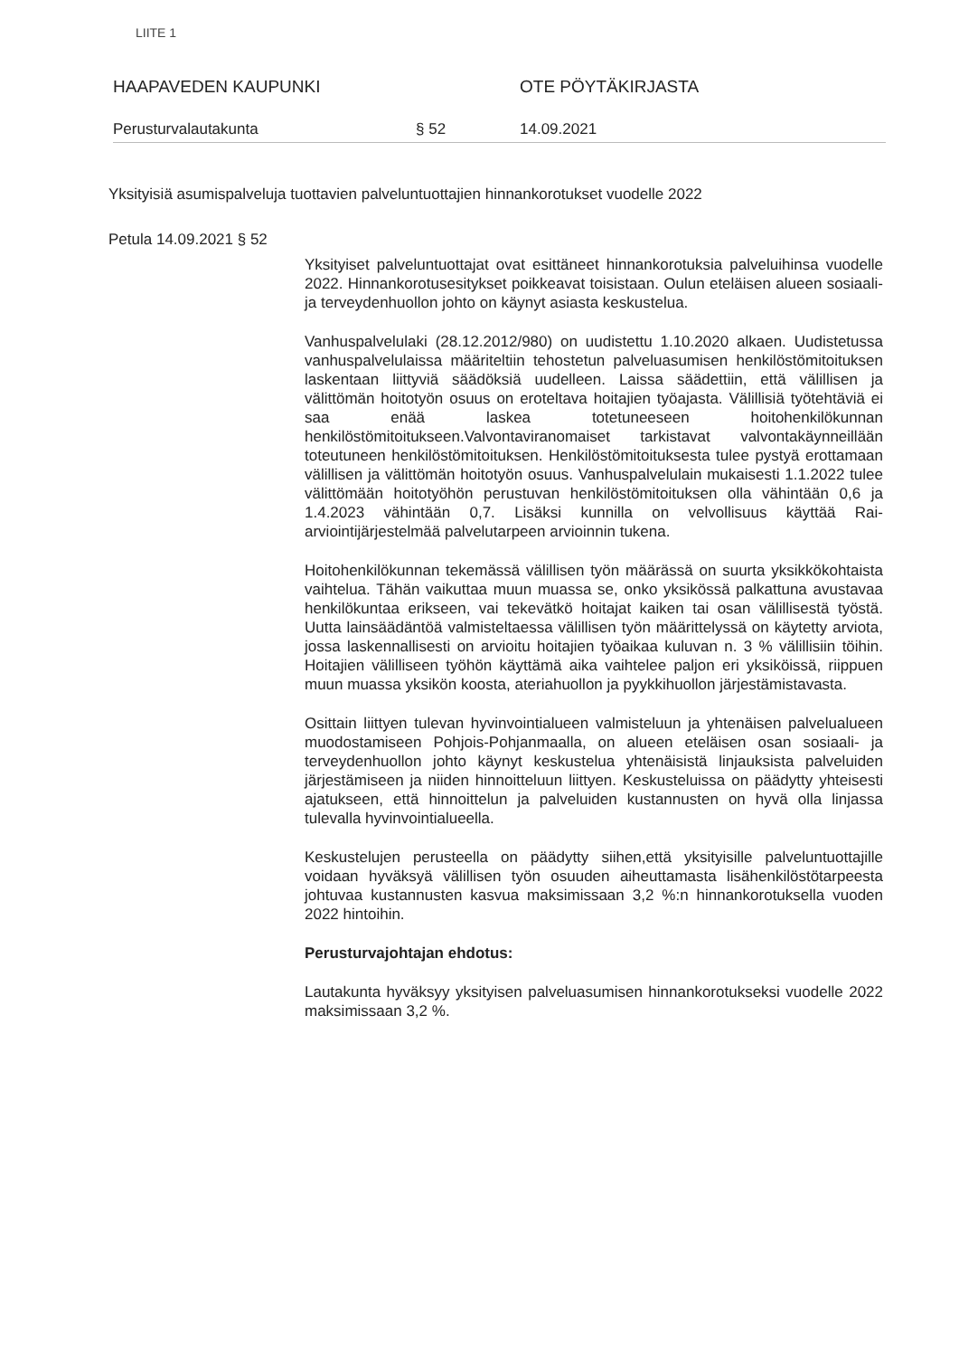LIITE 1
HAAPAVEDEN KAUPUNKI OTE PÖYTÄKIRJASTA
Perusturvalautakunta § 52 14.09.2021
Yksityisiä asumispalveluja tuottavien palveluntuottajien hinnankorotukset vuodelle 2022
Petula 14.09.2021 § 52
Yksityiset palveluntuottajat ovat esittäneet hinnankorotuksia palveluihinsa vuodelle 2022. Hinnankorotusesitykset poikkeavat toisistaan. Oulun eteläisen alueen sosiaali- ja terveydenhuollon johto on käynyt asiasta keskustelua.
Vanhuspalvelulaki (28.12.2012/980) on uudistettu 1.10.2020 alkaen. Uudistetussa vanhuspalvelulaissa määriteltiin tehostetun palveluasumisen henkilöstömitoituksen laskentaan liittyviä säädöksiä uudelleen. Laissa säädettiin, että välillisen ja välittömän hoitotyön osuus on eroteltava hoitajien työajasta. Välillisiä työtehtäviä ei saa enää laskea totetuneeseen hoitohenkilökunnan henkilöstömitoitukseen.Valvontaviranomaiset tarkistavat valvontakäynneillään toteutuneen henkilöstömitoituksen. Henkilöstömitoituksesta tulee pystyä erottamaan välillisen ja välittömän hoitotyön osuus. Vanhuspalvelulain mukaisesti 1.1.2022 tulee välittömään hoitotyöhön perustuvan henkilöstömitoituksen olla vähintään 0,6 ja 1.4.2023 vähintään 0,7. Lisäksi kunnilla on velvollisuus käyttää Rai-arviointijärjestelmää palvelutarpeen arvioinnin tukena.
Hoitohenkilökunnan tekemässä välillisen työn määrässä on suurta yksikkökohtaista vaihtelua. Tähän vaikuttaa muun muassa se, onko yksikössä palkattuna avustavaa henkilökuntaa erikseen, vai tekevätkö hoitajat kaiken tai osan välillisestä työstä. Uutta lainsäädäntöä valmisteltaessa välillisen työn määrittelyssä on käytetty arviota, jossa laskennallisesti on arvioitu hoitajien työaikaa kuluvan n. 3 % välillisiin töihin. Hoitajien välilliseen työhön käyttämä aika vaihtelee paljon eri yksiköissä, riippuen muun muassa yksikön koosta, ateriahuollon ja pyykkihuollon järjestämistavasta.
Osittain liittyen tulevan hyvinvointialueen valmisteluun ja yhtenäisen palvelualueen muodostamiseen Pohjois-Pohjanmaalla, on alueen eteläisen osan sosiaali- ja terveydenhuollon johto käynyt keskustelua yhtenäisistä linjauksista palveluiden järjestämiseen ja niiden hinnoitteluun liittyen. Keskusteluissa on päädytty yhteisesti ajatukseen, että hinnoittelun ja palveluiden kustannusten on hyvä olla linjassa tulevalla hyvinvointialueella.
Keskustelujen perusteella on päädytty siihen,että yksityisille palveluntuottajille voidaan hyväksyä välillisen työn osuuden aiheuttamasta lisähenkilöstötarpeesta johtuvaa kustannusten kasvua maksimissaan 3,2 %:n hinnankorotuksella vuoden 2022 hintoihin.
Perusturvajohtajan ehdotus:
Lautakunta hyväksyy yksityisen palveluasumisen hinnankorotukseksi vuodelle 2022 maksimissaan 3,2 %.